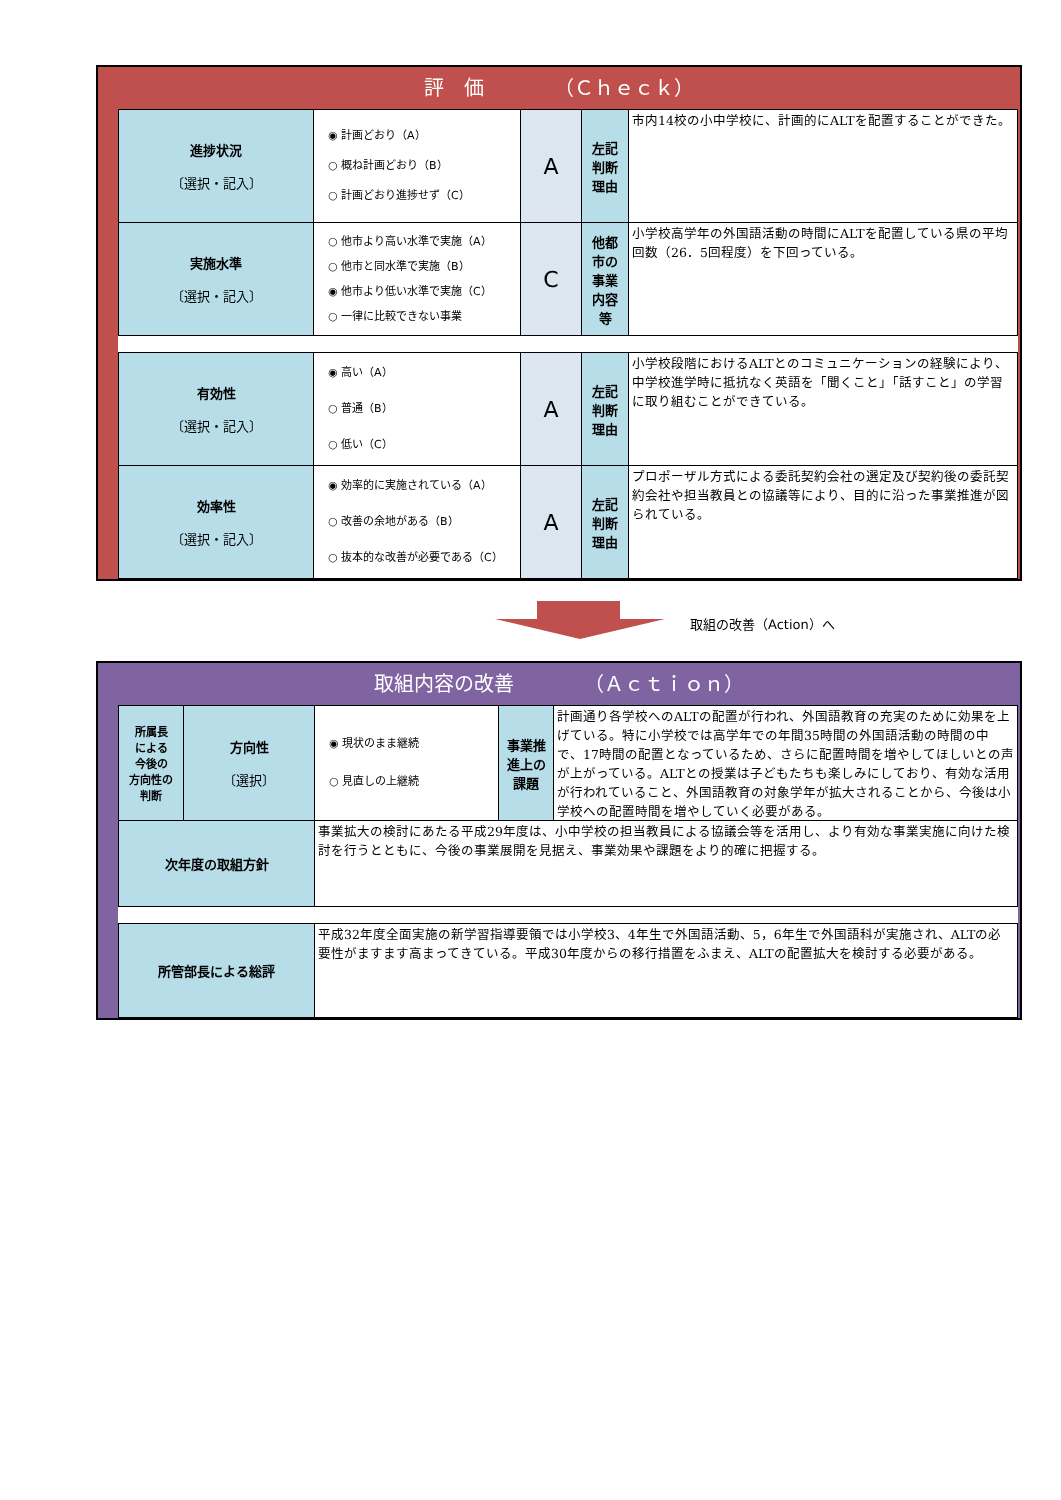評　価　　　　（Ｃｈｅｃｋ）
| 進捗状況 〔選択・記入〕 | ◉ 計画どおり（A） ○ 概ね計画どおり（B） ○ 計画どおり進捗せず（C） | A | 左記 判断 理由 | 市内14校の小中学校に、計画的にALTを配置することができた。 |
| 実施水準 〔選択・記入〕 | ○ 他市より高い水準で実施（A） ○ 他市と同水準で実施（B） ◉ 他市より低い水準で実施（C） ○ 一律に比較できない事業 | C | 他都 市の 事業 内容 等 | 小学校高学年の外国語活動の時間にALTを配置している県の平均回数（26．5回程度）を下回っている。 |
| 有効性 〔選択・記入〕 | ◉ 高い（A） ○ 普通（B） ○ 低い（C） | A | 左記 判断 理由 | 小学校段階におけるALTとのコミュニケーションの経験により、中学校進学時に抵抗なく英語を「聞くこと」「話すこと」の学習に取り組むことができている。 |
| 効率性 〔選択・記入〕 | ◉ 効率的に実施されている（A） ○ 改善の余地がある（B） ○ 抜本的な改善が必要である（C） | A | 左記 判断 理由 | プロポーザル方式による委託契約会社の選定及び契約後の委託契約会社や担当教員との協議等により、目的に沿った事業推進が図られている。 |
取組の改善（Action）へ
取組内容の改善　　　　（Ａｃｔｉｏｎ）
| 所属長 による 今後の 方向性の 判断 | 方向性 〔選択〕 | ◉ 現状のまま継続 ○ 見直しの上継続 | 事業推 進上の 課題 | 計画通り各学校へのALTの配置が行われ、外国語教育の充実のために効果を上げている。特に小学校では高学年での年間35時間の外国語活動の時間の中で、17時間の配置となっているため、さらに配置時間を増やしてほしいとの声が上がっている。ALTとの授業は子どもたちも楽しみにしており、有効な活用が行われていること、外国語教育の対象学年が拡大されることから、今後は小学校への配置時間を増やしていく必要がある。 |
| 次年度の取組方針 | | 事業拡大の検討にあたる平成29年度は、小中学校の担当教員による協議会等を活用し、より有効な事業実施に向けた検討を行うとともに、今後の事業展開を見据え、事業効果や課題をより的確に把握する。 | | |
| 所管部長による総評 | | 平成32年度全面実施の新学習指導要領では小学校3、4年生で外国語活動、5，6年生で外国語科が実施され、ALTの必要性がますます高まってきている。平成30年度からの移行措置をふまえ、ALTの配置拡大を検討する必要がある。 | | |